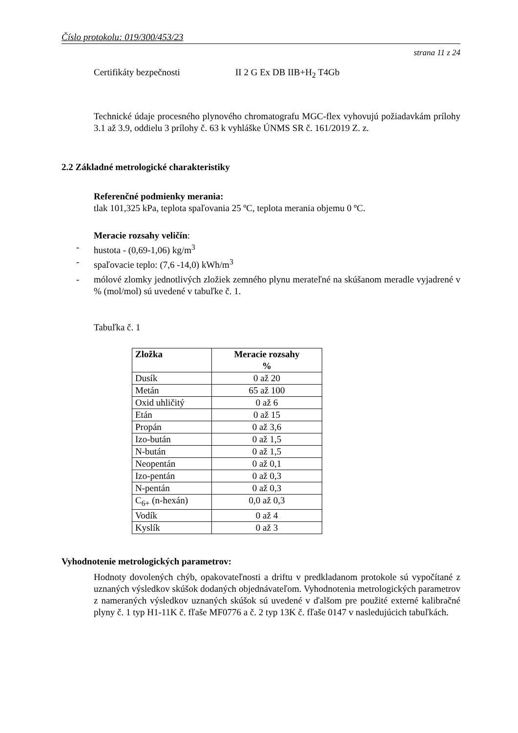Číslo protokolu: 019/300/453/23
strana 11 z 24
Certifikáty bezpečnosti II 2 G Ex DB IIB+H<sub>2</sub> T4Gb
Technické údaje procesného plynového chromatografu MGC-flex vyhovujú požiadavkám prílohy 3.1 až 3.9, oddielu 3 prílohy č. 63 k vyhláške ÚNMS SR č. 161/2019 Z. z.
2.2 Základné metrologické charakteristiky
Referenčné podmienky merania:
tlak 101,325 kPa, teplota spaľovania 25 ºC, teplota merania objemu 0 ºC.
Meracie rozsahy veličín:
- hustota - (0,69-1,06) kg/m<sup>3</sup>
- spaľovacie teplo: (7,6 -14,0) kWh/m<sup>3</sup>
- mólové zlomky jednotlivých zložiek zemného plynu merateľné na skúšanom meradle vyjadrené v % (mol/mol) sú uvedené v tabuľke č. 1.
Tabuľka č. 1
| Zložka | Meracie rozsahy % |
| --- | --- |
| Dusík | 0 až 20 |
| Metán | 65 až 100 |
| Oxid uhličitý | 0 až 6 |
| Etán | 0 až 15 |
| Propán | 0 až 3,6 |
| Izo-bután | 0 až 1,5 |
| N-bután | 0 až 1,5 |
| Neopentán | 0 až 0,1 |
| Izo-pentán | 0 až 0,3 |
| N-pentán | 0 až 0,3 |
| C<sub>6+</sub> (n-hexán) | 0,0 až 0,3 |
| Vodík | 0 až 4 |
| Kyslík | 0 až 3 |
Vyhodnotenie metrologických parametrov:
Hodnoty dovolených chýb, opakovateľnosti a driftu v predkladanom protokole sú vypočítané z uznaných výsledkov skúšok dodaných objednávateľom. Vyhodnotenia metrologických parametrov z nameraných výsledkov uznaných skúšok sú uvedené v ďalšom pre použité externé kalibračné plyny č. 1 typ H1-11K č. fľaše MF0776 a č. 2 typ 13K č. fľaše 0147 v nasledujúcich tabuľkách.